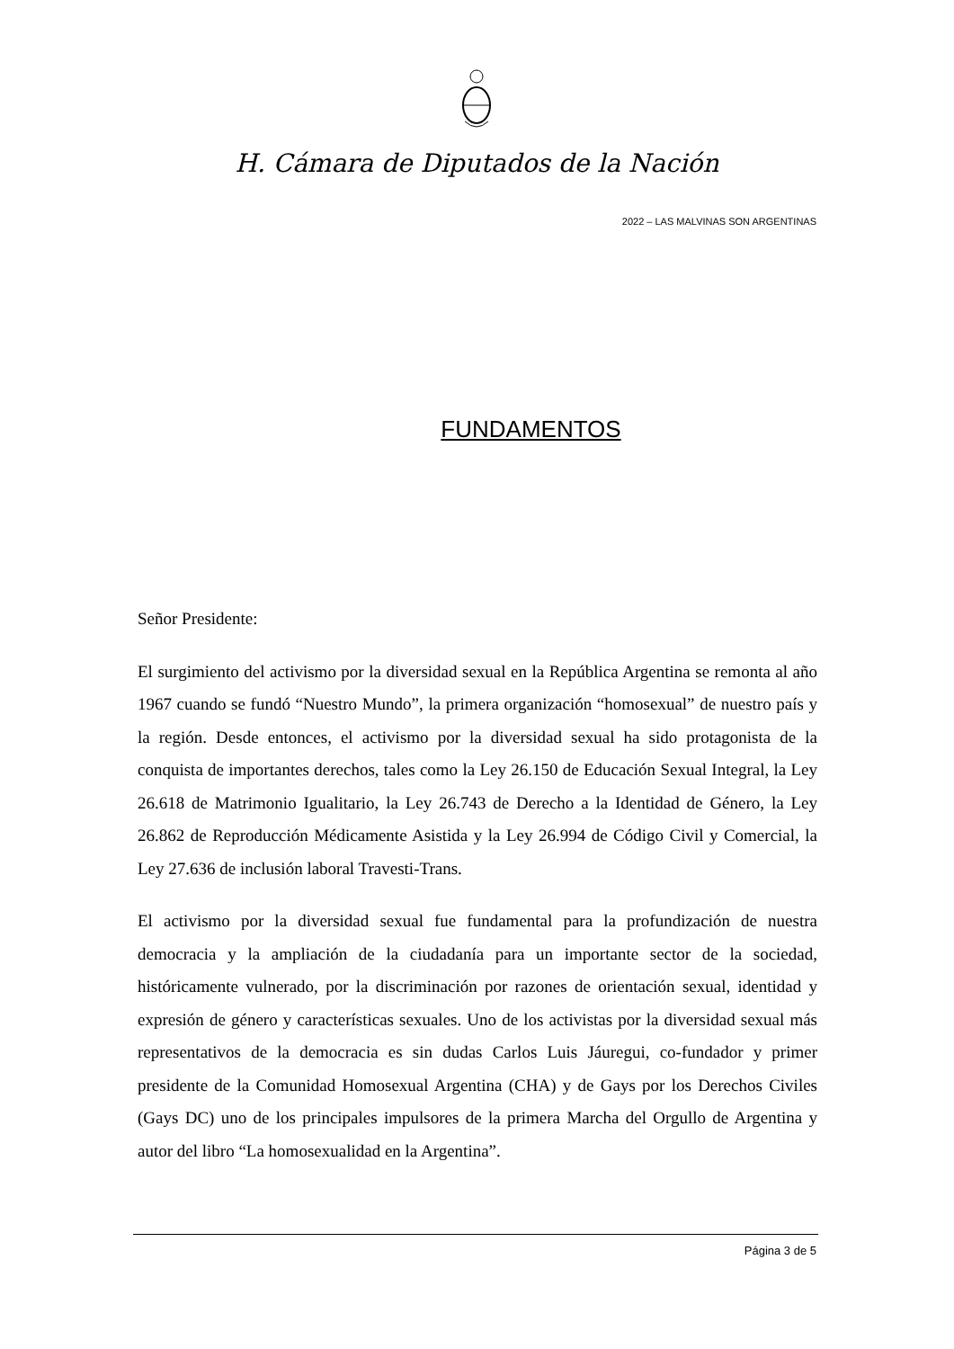H. Cámara de Diputados de la Nación
2022 – LAS MALVINAS SON ARGENTINAS
FUNDAMENTOS
Señor Presidente:
El surgimiento del activismo por la diversidad sexual en la República Argentina se remonta al año 1967 cuando se fundó “Nuestro Mundo”, la primera organización “homosexual” de nuestro país y la región. Desde entonces, el activismo por la diversidad sexual ha sido protagonista de la conquista de importantes derechos, tales como la Ley 26.150 de Educación Sexual Integral, la Ley 26.618 de Matrimonio Igualitario, la Ley 26.743 de Derecho a la Identidad de Género, la Ley 26.862 de Reproducción Médicamente Asistida y la Ley 26.994 de Código Civil y Comercial, la Ley 27.636 de inclusión laboral Travesti-Trans.
El activismo por la diversidad sexual fue fundamental para la profundización de nuestra democracia y la ampliación de la ciudadanía para un importante sector de la sociedad, históricamente vulnerado, por la discriminación por razones de orientación sexual, identidad y expresión de género y características sexuales. Uno de los activistas por la diversidad sexual más representativos de la democracia es sin dudas Carlos Luis Jáuregui, co-fundador y primer presidente de la Comunidad Homosexual Argentina (CHA) y de Gays por los Derechos Civiles (Gays DC) uno de los principales impulsores de la primera Marcha del Orgullo de Argentina y autor del libro “La homosexualidad en la Argentina”.
Página 3 de 5